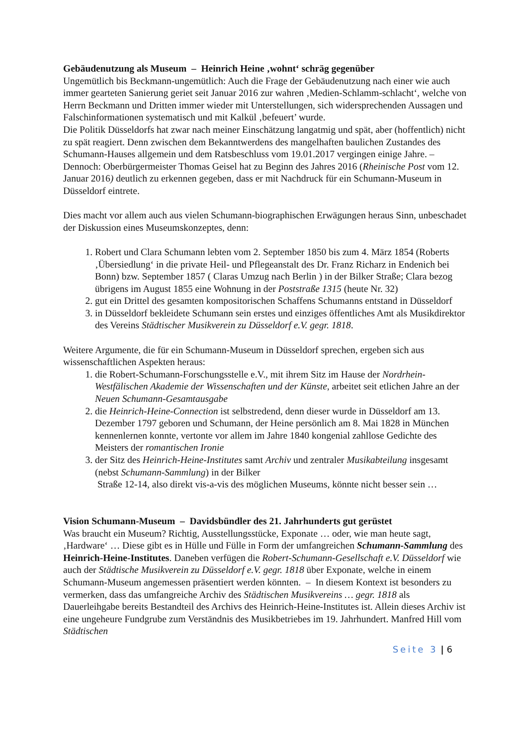Gebäudenutzung als Museum – Heinrich Heine ‚wohnt‘ schräg gegenüber
Ungemütlich bis Beckmann-ungemütlich: Auch die Frage der Gebäudenutzung nach einer wie auch immer gearteten Sanierung geriet seit Januar 2016 zur wahren ‚Medien-Schlamm-schlacht‘, welche von Herrn Beckmann und Dritten immer wieder mit Unterstellungen, sich widersprechenden Aussagen und Falschinformationen systematisch und mit Kalkül ‚befeuert’ wurde.
Die Politik Düsseldorfs hat zwar nach meiner Einschätzung langatmig und spät, aber (hoffentlich) nicht zu spät reagiert. Denn zwischen dem Bekanntwerdens des mangelhaften baulichen Zustandes des Schumann-Hauses allgemein und dem Ratsbeschluss vom 19.01.2017 vergingen einige Jahre. – Dennoch: Oberbürgermeister Thomas Geisel hat zu Beginn des Jahres 2016 (Rheinische Post vom 12. Januar 2016) deutlich zu erkennen gegeben, dass er mit Nachdruck für ein Schumann-Museum in Düsseldorf eintrete.
Dies macht vor allem auch aus vielen Schumann-biographischen Erwägungen heraus Sinn, unbeschadet der Diskussion eines Museumskonzeptes, denn:
1. Robert und Clara Schumann lebten vom 2. September 1850 bis zum 4. März 1854 (Roberts ‚Übersiedlung‘ in die private Heil- und Pflegeanstalt des Dr. Franz Richarz in Endenich bei Bonn) bzw. September 1857 ( Claras Umzug nach Berlin ) in der Bilker Straße; Clara bezog übrigens im August 1855 eine Wohnung in der Poststraße 1315 (heute Nr. 32)
2. gut ein Drittel des gesamten kompositorischen Schaffens Schumanns entstand in Düsseldorf
3. in Düsseldorf bekleidete Schumann sein erstes und einziges öffentliches Amt als Musikdirektor des Vereins Städtischer Musikverein zu Düsseldorf e.V. gegr. 1818.
Weitere Argumente, die für ein Schumann-Museum in Düsseldorf sprechen, ergeben sich aus wissenschaftlichen Aspekten heraus:
1. die Robert-Schumann-Forschungsstelle e.V., mit ihrem Sitz im Hause der Nordrhein-Westfälischen Akademie der Wissenschaften und der Künste, arbeitet seit etlichen Jahre an der Neuen Schumann-Gesamtausgabe
2. die Heinrich-Heine-Connection ist selbstredend, denn dieser wurde in Düsseldorf am 13. Dezember 1797 geboren und Schumann, der Heine persönlich am 8. Mai 1828 in München kennenlernen konnte, vertonte vor allem im Jahre 1840 kongenial zahllose Gedichte des Meisters der romantischen Ironie
3. der Sitz des Heinrich-Heine-Institutes samt Archiv und zentraler Musikabteilung insgesamt (nebst Schumann-Sammlung) in der Bilker
Straße 12-14, also direkt vis-a-vis des möglichen Museums, könnte nicht besser sein …
Vision Schumann-Museum – Davidsbündler des 21. Jahrhunderts gut gerüstet
Was braucht ein Museum? Richtig, Ausstellungsstücke, Exponate … oder, wie man heute sagt, ‚Hardware‘ … Diese gibt es in Hülle und Fülle in Form der umfangreichen Schumann-Sammlung des Heinrich-Heine-Institutes. Daneben verfügen die Robert-Schumann-Gesellschaft e.V. Düsseldorf wie auch der Städtische Musikverein zu Düsseldorf e.V. gegr. 1818 über Exponate, welche in einem Schumann-Museum angemessen präsentiert werden könnten. – In diesem Kontext ist besonders zu vermerken, dass das umfangreiche Archiv des Städtischen Musikvereins … gegr. 1818 als Dauerleihgabe bereits Bestandteil des Archivs des Heinrich-Heine-Institutes ist. Allein dieses Archiv ist eine ungeheure Fundgrube zum Verständnis des Musikbetriebes im 19. Jahrhundert. Manfred Hill vom Städtischen
Seite 3 | 6